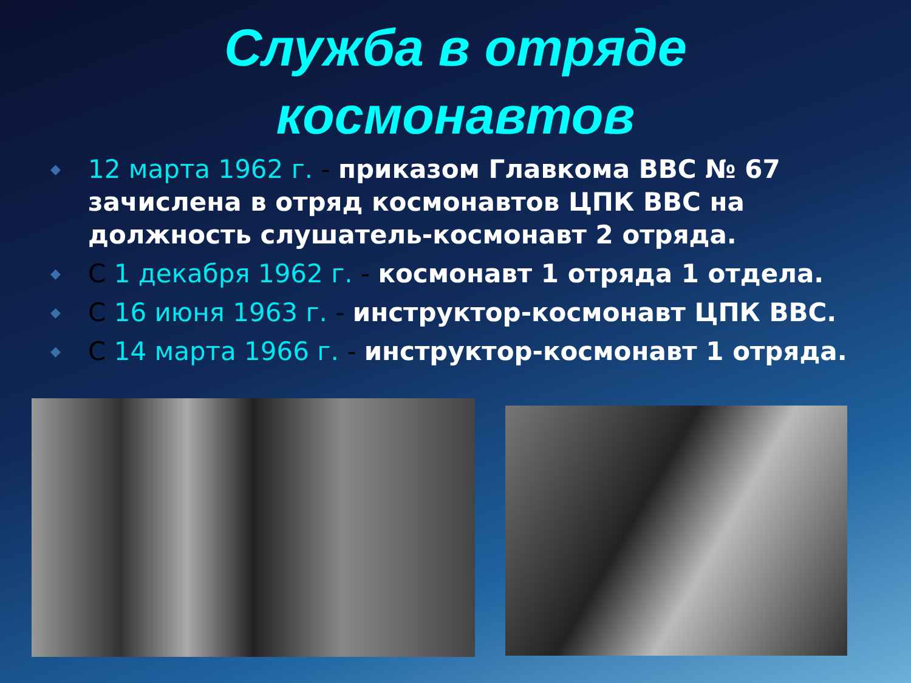Служба в отряде
космонавтов
◆ 12 марта 1962 г. - приказом Главкома ВВС № 67 зачислена в отряд космонавтов ЦПК ВВС на должность слушатель-космонавт 2 отряда.
◆ С 1 декабря 1962 г. - космонавт 1 отряда 1 отдела.
◆ С 16 июня 1963 г. - инструктор-космонавт ЦПК ВВС.
◆ С 14 марта 1966 г. - инструктор-космонавт 1 отряда.